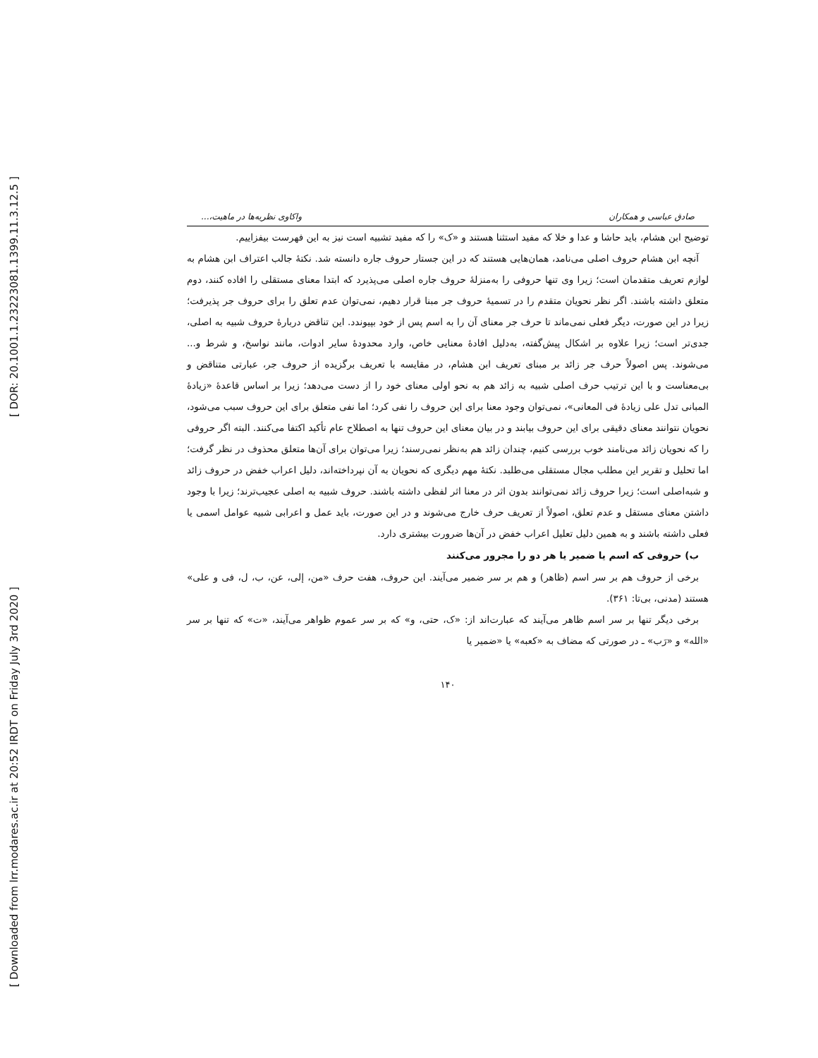[ DOR: 20.1001.1.23223081.1399.11.3.12.5 ]
[ Downloaded from lrr.modares.ac.ir at 20:52 IRDT on Friday July 3rd 2020 ]
صادق عباسی و همکاران واکاوی نظریه‌ها در ماهیت،...
توضیح ابن هشام، باید حاشا و عدا و خلا که مفید استثنا هستند و «ک» را که مفید تشبیه است نیز به این فهرست بیفزاییم.
آنچه ابن هشام حروف اصلی می‌نامد، همان‌هایی هستند که در این جستار حروف جاره دانسته شد. نکتهٔ جالب اعتراف ابن هشام به لوازم تعریف متقدمان است؛ زیرا وی تنها حروفی را به‌منزلهٔ حروف جاره اصلی می‌پذیرد که ابتدا معنای مستقلی را افاده کنند، دوم متعلق داشته باشند. اگر نظر نحویان متقدم را در تسمیهٔ حروف جر مبنا قرار دهیم، نمی‌توان عدم تعلق را برای حروف جر پذیرفت؛ زیرا در این صورت، دیگر فعلی نمی‌ماند تا حرف جر معنای آن را به اسم پس از خود بپیوندد. این تناقض دربارهٔ حروف شبیه به اصلی، جدی‌تر است؛ زیرا علاوه بر اشکال پیش‌گفته، به‌دلیل افادهٔ معنایی خاص، وارد محدودهٔ سایر ادوات، مانند نواسخ، و شرط و... می‌شوند. پس اصولاً حرف جر زائد بر مبنای تعریف ابن هشام، در مقایسه با تعریف برگزیده از حروف جر، عبارتی متناقض و بی‌معناست و با این ترتیب حرف اصلی شبیه به زائد هم به نحو اولی معنای خود را از دست می‌دهد؛ زیرا بر اساس قاعدهٔ «زیادهٔ المبانی تدل علی زیادهٔ فی المعانی»، نمی‌توان وجود معنا برای این حروف را نفی کرد؛ اما نفی متعلق برای این حروف سبب می‌شود، نحویان نتوانند معنای دقیقی برای این حروف بیابند و در بیان معنای این حروف تنها به اصطلاح عام تأکید اکتفا می‌کنند. البته اگر حروفی را که نحویان زائد می‌نامند خوب بررسی کنیم، چندان زائد هم به‌نظر نمی‌رسند؛ زیرا می‌توان برای آن‌ها متعلق محذوف در نظر گرفت؛ اما تحلیل و تقریر این مطلب مجال مستقلی می‌طلبد. نکتهٔ مهم دیگری که نحویان به آن نپرداخته‌اند، دلیل اعراب خفض در حروف زائد و شبه‌اصلی است؛ زیرا حروف زائد نمی‌توانند بدون اثر در معنا اثر لفظی داشته باشند. حروف شبیه به اصلی عجیب‌ترند؛ زیرا با وجود داشتن معنای مستقل و عدم تعلق، اصولاً از تعریف حرف خارج می‌شوند و در این صورت، باید عمل و اعرابی شبیه عوامل اسمی یا فعلی داشته باشند و به همین دلیل تعلیل اعراب خفض در آن‌ها ضرورت بیشتری دارد.
ب) حروفی که اسم یا ضمیر یا هر دو را مجرور می‌کنند
برخی از حروف هم بر سر اسم (ظاهر) و هم بر سر ضمیر می‌آیند. این حروف، هفت حرف «من، إلی، عن، ب، ل، فی و علی» هستند (مدنی، بی‌تا: ۳۶۱).
برخی دیگر تنها بر سر اسم ظاهر می‌آیند که عبارت‌اند از: «ک، حتی، و» که بر سر عموم ظواهر می‌آیند، «ت» که تنها بر سر «الله» و «رَب» ـ در صورتی که مضاف به «کعبه» یا «ضمیر یا
۱۴۰